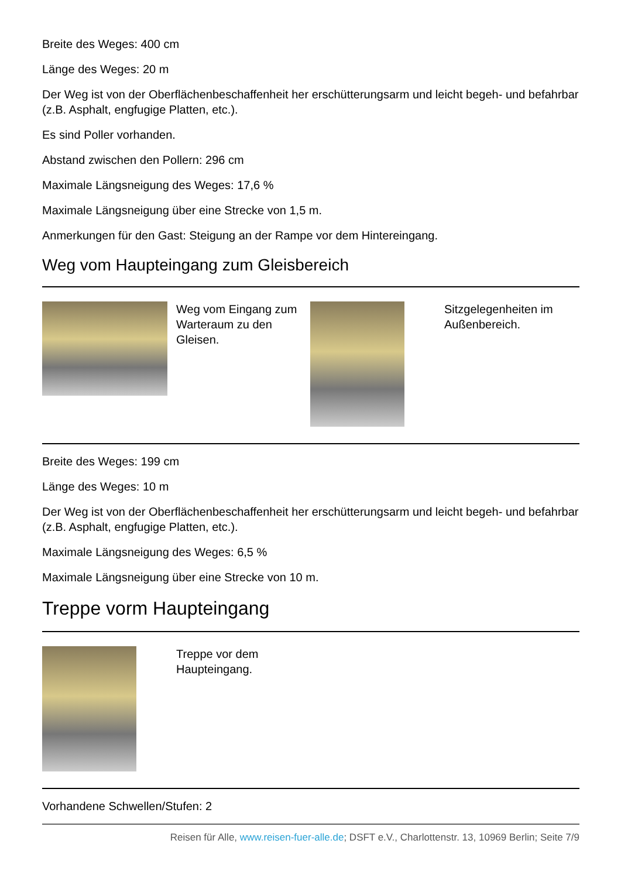Breite des Weges: 400 cm
Länge des Weges: 20 m
Der Weg ist von der Oberflächenbeschaffenheit her erschütterungsarm und leicht begeh- und befahrbar (z.B. Asphalt, engfugige Platten, etc.).
Es sind Poller vorhanden.
Abstand zwischen den Pollern: 296 cm
Maximale Längsneigung des Weges: 17,6 %
Maximale Längsneigung über eine Strecke von 1,5 m.
Anmerkungen für den Gast: Steigung an der Rampe vor dem Hintereingang.
Weg vom Haupteingang zum Gleisbereich
Weg vom Eingang zum Warteraum zu den Gleisen.
Sitzgelegenheiten im Außenbereich.
Breite des Weges: 199 cm
Länge des Weges: 10 m
Der Weg ist von der Oberflächenbeschaffenheit her erschütterungsarm und leicht begeh- und befahrbar (z.B. Asphalt, engfugige Platten, etc.).
Maximale Längsneigung des Weges: 6,5 %
Maximale Längsneigung über eine Strecke von 10 m.
Treppe vorm Haupteingang
Treppe vor dem Haupteingang.
Vorhandene Schwellen/Stufen: 2
Reisen für Alle, www.reisen-fuer-alle.de; DSFT e.V., Charlottenstr. 13, 10969 Berlin; Seite 7/9